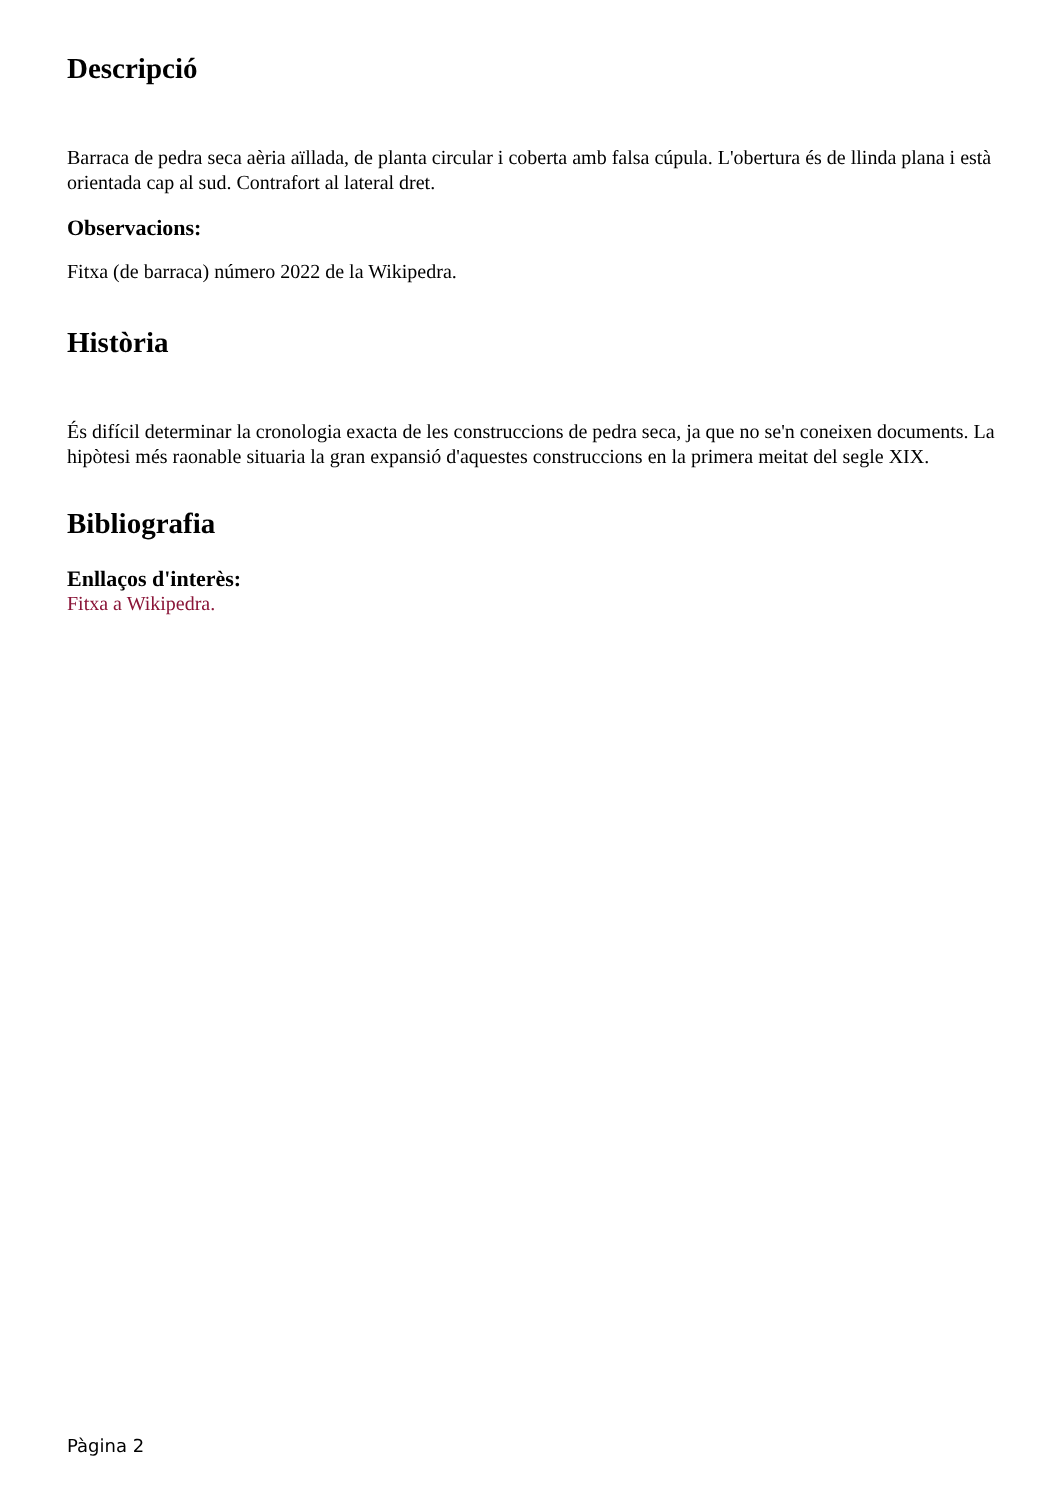Descripció
Barraca de pedra seca aèria aïllada, de planta circular i coberta amb falsa cúpula. L'obertura és de llinda plana i està orientada cap al sud. Contrafort al lateral dret.
Observacions:
Fitxa (de barraca) número 2022 de la Wikipedra.
Història
És difícil determinar la cronologia exacta de les construccions de pedra seca, ja que no se'n coneixen documents. La hipòtesi més raonable situaria la gran expansió d'aquestes construccions en la primera meitat del segle XIX.
Bibliografia
Enllaços d'interès:
Fitxa a Wikipedra.
Pàgina 2